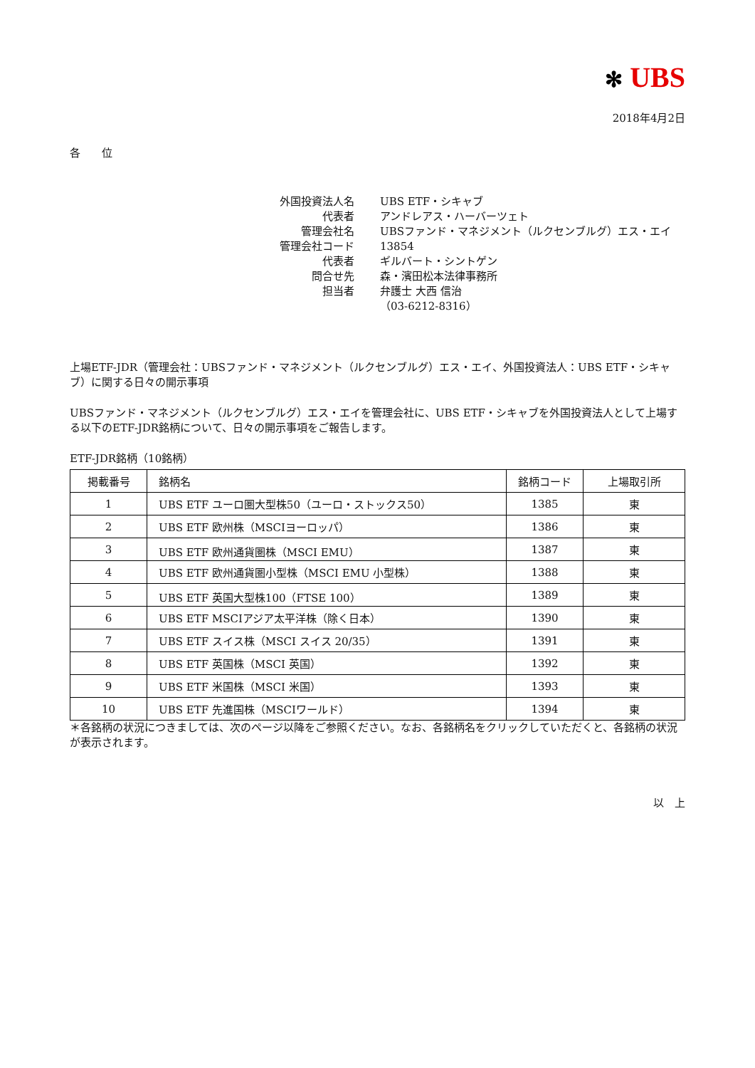✻ UBS
2018年4月2日
各　　位
| 外国投資法人名 | UBS ETF・シキャブ |
| 代表者 | アンドレアス・ハーバーツェト |
| 管理会社名 | UBSファンド・マネジメント（ルクセンブルグ）エス・エイ |
| 管理会社コード | 13854 |
| 代表者 | ギルバート・シントゲン |
| 問合せ先 | 森・濱田松本法律事務所 |
| 担当者 | 弁護士 大西 信治 |
| | （03-6212-8316） |
上場ETF-JDR（管理会社：UBSファンド・マネジメント（ルクセンブルグ）エス・エイ、外国投資法人：UBS ETF・シキャブ）に関する日々の開示事項
UBSファンド・マネジメント（ルクセンブルグ）エス・エイを管理会社に、UBS ETF・シキャブを外国投資法人として上場する以下のETF-JDR銘柄について、日々の開示事項をご報告します。
ETF-JDR銘柄（10銘柄）
| 掲載番号 | 銘柄名 | 銘柄コード | 上場取引所 |
| --- | --- | --- | --- |
| 1 | UBS ETF ユーロ圏大型株50（ユーロ・ストックス50） | 1385 | 東 |
| 2 | UBS ETF 欧州株（MSCIヨーロッパ） | 1386 | 東 |
| 3 | UBS ETF 欧州通貨圏株（MSCI EMU） | 1387 | 東 |
| 4 | UBS ETF 欧州通貨圏小型株（MSCI EMU 小型株） | 1388 | 東 |
| 5 | UBS ETF 英国大型株100（FTSE 100） | 1389 | 東 |
| 6 | UBS ETF MSCIアジア太平洋株（除く日本） | 1390 | 東 |
| 7 | UBS ETF スイス株（MSCI スイス 20/35） | 1391 | 東 |
| 8 | UBS ETF 英国株（MSCI 英国） | 1392 | 東 |
| 9 | UBS ETF 米国株（MSCI 米国） | 1393 | 東 |
| 10 | UBS ETF 先進国株（MSCIワールド） | 1394 | 東 |
＊各銘柄の状況につきましては、次のページ以降をご参照ください。なお、各銘柄名をクリックしていただくと、各銘柄の状況 が表示されます。
以　上